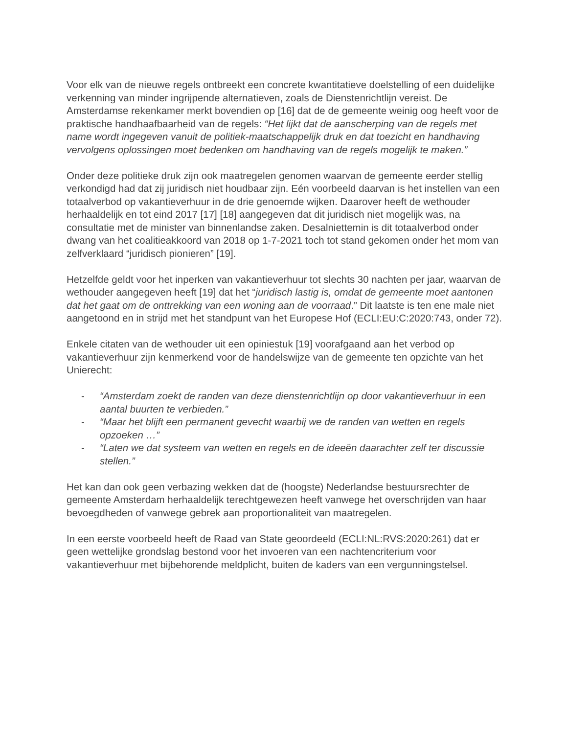Voor elk van de nieuwe regels ontbreekt een concrete kwantitatieve doelstelling of een duidelijke verkenning van minder ingrijpende alternatieven, zoals de Dienstenrichtlijn vereist. De Amsterdamse rekenkamer merkt bovendien op [16] dat de de gemeente weinig oog heeft voor de praktische handhaafbaarheid van de regels: “Het lijkt dat de aanscherping van de regels met name wordt ingegeven vanuit de politiek-maatschappelijk druk en dat toezicht en handhaving vervolgens oplossingen moet bedenken om handhaving van de regels mogelijk te maken.”
Onder deze politieke druk zijn ook maatregelen genomen waarvan de gemeente eerder stellig verkondigd had dat zij juridisch niet houdbaar zijn. Eén voorbeeld daarvan is het instellen van een totaalverbod op vakantieverhuur in de drie genoemde wijken. Daarover heeft de wethouder herhaaldelijk en tot eind 2017 [17] [18] aangegeven dat dit juridisch niet mogelijk was, na consultatie met de minister van binnenlandse zaken. Desalniettemin is dit totaalverbod onder dwang van het coalitieakkoord van 2018 op 1-7-2021 toch tot stand gekomen onder het mom van zelfverklaard “juridisch pionieren” [19].
Hetzelfde geldt voor het inperken van vakantieverhuur tot slechts 30 nachten per jaar, waarvan de wethouder aangegeven heeft [19] dat het “juridisch lastig is, omdat de gemeente moet aantonen dat het gaat om de onttrekking van een woning aan de voorraad.” Dit laatste is ten ene male niet aangetoond en in strijd met het standpunt van het Europese Hof (ECLI:EU:C:2020:743, onder 72).
Enkele citaten van de wethouder uit een opiniestuk [19] voorafgaand aan het verbod op vakantieverhuur zijn kenmerkend voor de handelswijze van de gemeente ten opzichte van het Unierecht:
- “Amsterdam zoekt de randen van deze dienstenrichtlijn op door vakantieverhuur in een aantal buurten te verbieden.”
- “Maar het blijft een permanent gevecht waarbij we de randen van wetten en regels opzoeken …”
- “Laten we dat systeem van wetten en regels en de ideeën daarachter zelf ter discussie stellen.”
Het kan dan ook geen verbazing wekken dat de (hoogste) Nederlandse bestuursrechter de gemeente Amsterdam herhaaldelijk terechtgewezen heeft vanwege het overschrijden van haar bevoegdheden of vanwege gebrek aan proportionaliteit van maatregelen.
In een eerste voorbeeld heeft de Raad van State geoordeeld (ECLI:NL:RVS:2020:261) dat er geen wettelijke grondslag bestond voor het invoeren van een nachtencriterium voor vakantieverhuur met bijbehorende meldplicht, buiten de kaders van een vergunningstelsel.